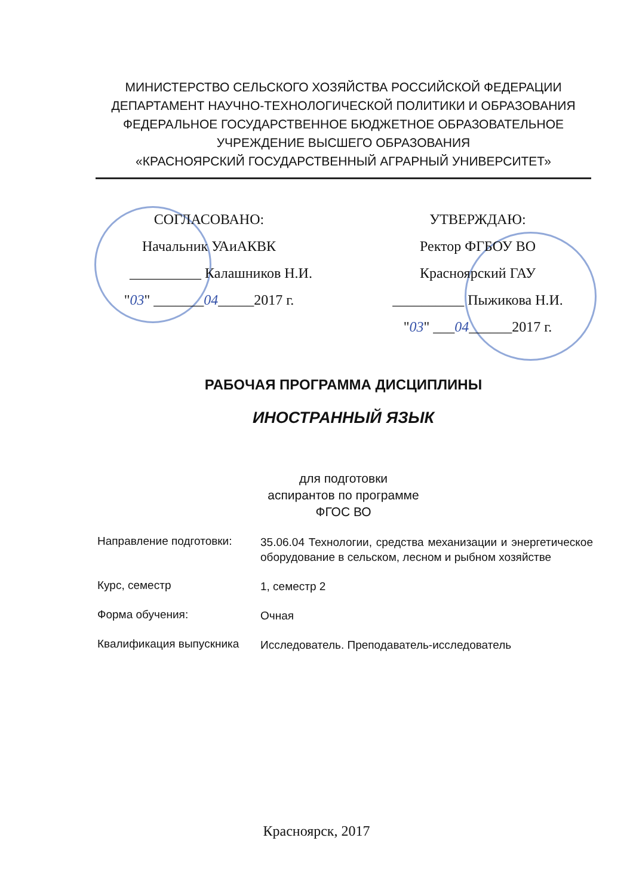МИНИСТЕРСТВО СЕЛЬСКОГО ХОЗЯЙСТВА РОССИЙСКОЙ ФЕДЕРАЦИИ
ДЕПАРТАМЕНТ НАУЧНО-ТЕХНОЛОГИЧЕСКОЙ ПОЛИТИКИ И ОБРАЗОВАНИЯ
ФЕДЕРАЛЬНОЕ ГОСУДАРСТВЕННОЕ БЮДЖЕТНОЕ ОБРАЗОВАТЕЛЬНОЕ
УЧРЕЖДЕНИЕ ВЫСШЕГО ОБРАЗОВАНИЯ
«КРАСНОЯРСКИЙ ГОСУДАРСТВЕННЫЙ АГРАРНЫЙ УНИВЕРСИТЕТ»
СОГЛАСОВАНО:
Начальник УАиАКВК
__________ Калашников Н.И.
"03" _______04_____2017 г.
УТВЕРЖДАЮ:
Ректор ФГБОУ ВО
Красноярский ГАУ
__________ Пыжикова Н.И.
"03" ___04______2017 г.
РАБОЧАЯ ПРОГРАММА ДИСЦИПЛИНЫ
ИНОСТРАННЫЙ ЯЗЫК
для подготовки
аспирантов по программе
ФГОС ВО
Направление подготовки:
35.06.04 Технологии, средства механизации и энергетическое оборудование в сельском, лесном и рыбном хозяйстве
Курс, семестр
1, семестр 2
Форма обучения:
Очная
Квалификация выпускника
Исследователь. Преподаватель-исследователь
Красноярск, 2017